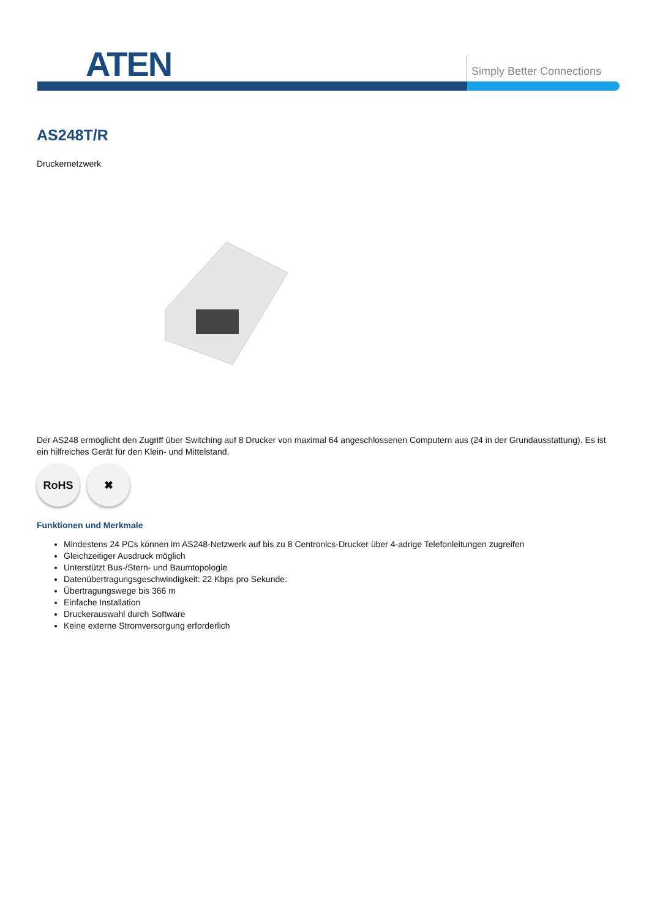ATEN Simply Better Connections
AS248T/R
Druckernetzwerk
Der AS248 ermöglicht den Zugriff über Switching auf 8 Drucker von maximal 64 angeschlossenen Computern aus (24 in der Grundausstattung). Es ist ein hilfreiches Gerät für den Klein- und Mittelstand.
RoHS ✖
Funktionen und Merkmale
Mindestens 24 PCs können im AS248-Netzwerk auf bis zu 8 Centronics-Drucker über 4-adrige Telefonleitungen zugreifen
Gleichzeitiger Ausdruck möglich
Unterstützt Bus-/Stern- und Baumtopologie
Datenübertragungsgeschwindigkeit: 22 Kbps pro Sekunde:
Übertragungswege bis 366 m
Einfache Installation
Druckerauswahl durch Software
Keine externe Stromversorgung erforderlich